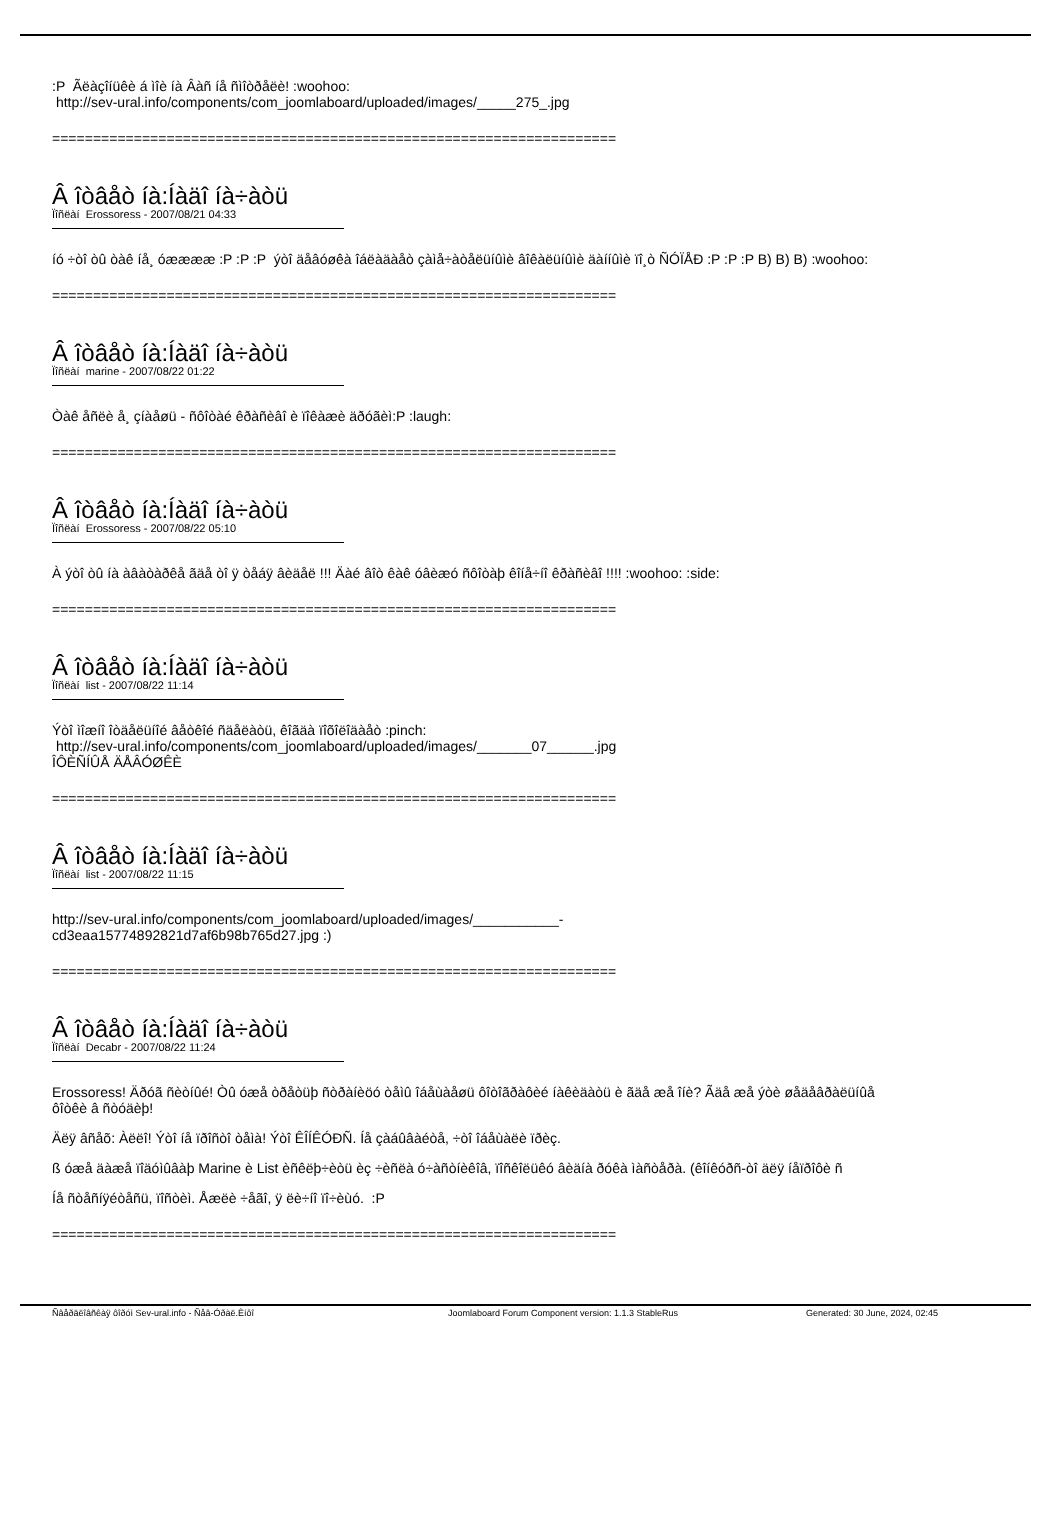:P Ãëàçîíüêè á ìîè íà Âàñ íå ñìîòðåëè! :woohoo:
http://sev-ural.info/components/com_joomlaboard/uploaded/images/_____275_.jpg
=====================================================================
Â îòâåò íà:Íàäî íà÷àòü
Ïîñëàí Erossoress - 2007/08/21 04:33
íó ÷òî òû òàê íå¸ óææææ :P :P :P ýòî äåâóøêà îáëàäàåò çàìå÷àòåëüíûìè âîêàëüíûìè äàííûìè ïî¸ò ÑÓÏÅÐ :P :P :P B) B) B) :woohoo:
=====================================================================
Â îòâåò íà:Íàäî íà÷àòü
Ïîñëàí marine - 2007/08/22 01:22
Òàê åñëè å¸ çíàåøü - ñôîòàé êðàñèâî è ïîêàæè äðóãèì:P :laugh:
=====================================================================
Â îòâåò íà:Íàäî íà÷àòü
Ïîñëàí Erossoress - 2007/08/22 05:10
À ýòî òû íà àâàòàðêå ãäå òî ÿ òåáÿ âèäåë !!! Äàé âîò êàê óâèæó ñôîòàþ êîíå÷íî êðàñèâî !!!! :woohoo: :side:
=====================================================================
Â îòâåò íà:Íàäî íà÷àòü
Ïîñëàí list - 2007/08/22 11:14
Ýòî ìîæíî îòäåëüíîé âåòêîé ñäåëàòü, êîãäà ïîõîëîäàåò :pinch:
http://sev-ural.info/components/com_joomlaboard/uploaded/images/_______07______.jpg
ÎÔÈÑÍÛÅ ÄÅÂÓØÊÈ
=====================================================================
Â îòâåò íà:Íàäî íà÷àòü
Ïîñëàí list - 2007/08/22 11:15
http://sev-ural.info/components/com_joomlaboard/uploaded/images/___________-
cd3eaa15774892821d7af6b98b765d27.jpg :)
=====================================================================
Â îòâåò íà:Íàäî íà÷àòü
Ïîñëàí Decabr - 2007/08/22 11:24
Erossoress! Äðóã ñèòíûé! Òû óæå òðåòüþ ñòðàíèöó òåìû îáåùàåøü ôîòîãðàôèé íàêèäàòü è ãäå æå îíè? Ãäå æå ýòè øåäåâðàëüíûå
ôîòêè â ñòóäèþ!
Äëÿ âñåõ: Àëëî! Ýòî íå ïðîñòî òåìà! Ýòî ÊÎÍÊÓÐÑ. Íå çàáûâàéòå, ÷òî îáåùàëè ïðèç.
ß óæå äàæå ïîäóìûâàþ Marine è List èñêëþ÷èòü èç ÷èñëà ó÷àñòíèêîâ, ïîñêîëüêó âèäíà ðóêà ìàñòåðà. (êîíêóðñ-òî äëÿ íåïðîôè ñ
Íå ñòåñíÿéòåñü, ïîñòèì. Åæëè ÷åãî, ÿ ëè÷íî ïî÷èùó. :P
=====================================================================
Ñâåðäëîâñêàÿ ôîðóì Sev-ural.info - Ñåâ-Óðàë.Èíôî Joomlaboard Forum Component version: 1.1.3 StableRus Generated: 30 June, 2024, 02:45